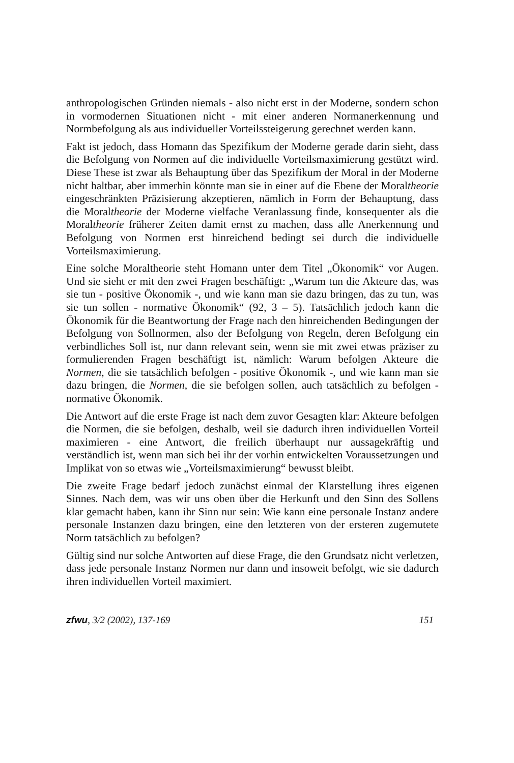anthropologischen Gründen niemals - also nicht erst in der Moderne, sondern schon in vormodernen Situationen nicht - mit einer anderen Normanerkennung und Normbefolgung als aus individueller Vorteilssteigerung gerechnet werden kann.
Fakt ist jedoch, dass Homann das Spezifikum der Moderne gerade darin sieht, dass die Befolgung von Normen auf die individuelle Vorteilsmaximierung gestützt wird. Diese These ist zwar als Behauptung über das Spezifikum der Moral in der Moderne nicht haltbar, aber immerhin könnte man sie in einer auf die Ebene der Moraltheorie eingeschränkten Präzisierung akzeptieren, nämlich in Form der Behauptung, dass die Moraltheorie der Moderne vielfache Veranlassung finde, konsequenter als die Moraltheorie früherer Zeiten damit ernst zu machen, dass alle Anerkennung und Befolgung von Normen erst hinreichend bedingt sei durch die individuelle Vorteilsmaximierung.
Eine solche Moraltheorie steht Homann unter dem Titel „Ökonomik“ vor Augen. Und sie sieht er mit den zwei Fragen beschäftigt: „Warum tun die Akteure das, was sie tun - positive Ökonomik -, und wie kann man sie dazu bringen, das zu tun, was sie tun sollen - normative Ökonomik“ (92, 3 – 5). Tatsächlich jedoch kann die Ökonomik für die Beantwortung der Frage nach den hinreichenden Bedingungen der Befolgung von Sollnormen, also der Befolgung von Regeln, deren Befolgung ein verbindliches Soll ist, nur dann relevant sein, wenn sie mit zwei etwas präziser zu formulierenden Fragen beschäftigt ist, nämlich: Warum befolgen Akteure die Normen, die sie tatsächlich befolgen - positive Ökonomik -, und wie kann man sie dazu bringen, die Normen, die sie befolgen sollen, auch tatsächlich zu befolgen - normative Ökonomik.
Die Antwort auf die erste Frage ist nach dem zuvor Gesagten klar: Akteure befolgen die Normen, die sie befolgen, deshalb, weil sie dadurch ihren individuellen Vorteil maximieren - eine Antwort, die freilich überhaupt nur aussagekräftig und verständlich ist, wenn man sich bei ihr der vorhin entwickelten Voraussetzungen und Implikat von so etwas wie „Vorteilsmaximierung“ bewusst bleibt.
Die zweite Frage bedarf jedoch zunächst einmal der Klarstellung ihres eigenen Sinnes. Nach dem, was wir uns oben über die Herkunft und den Sinn des Sollens klar gemacht haben, kann ihr Sinn nur sein: Wie kann eine personale Instanz andere personale Instanzen dazu bringen, eine den letzteren von der ersteren zugemutete Norm tatsächlich zu befolgen?
Gültig sind nur solche Antworten auf diese Frage, die den Grundsatz nicht verletzen, dass jede personale Instanz Normen nur dann und insoweit befolgt, wie sie dadurch ihren individuellen Vorteil maximiert.
zfwu, 3/2 (2002), 137-169 151